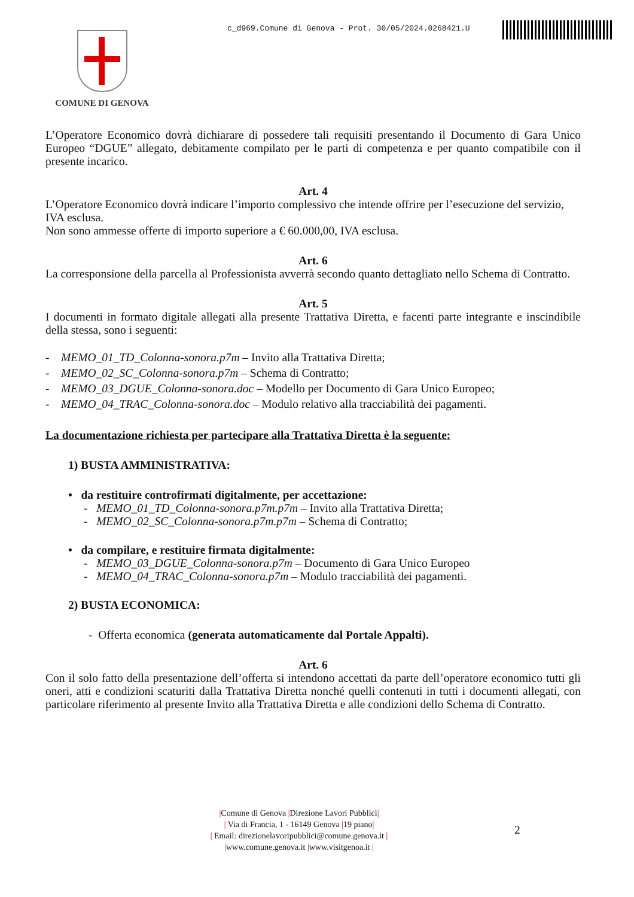c_d969.Comune di Genova - Prot. 30/05/2024.0268421.U
COMUNE DI GENOVA
L’Operatore Economico dovrà dichiarare di possedere tali requisiti presentando il Documento di Gara Unico Europeo “DGUE” allegato, debitamente compilato per le parti di competenza e per quanto compatibile con il presente incarico.
Art. 4
L’Operatore Economico dovrà indicare l’importo complessivo che intende offrire per l’esecuzione del servizio, IVA esclusa.
Non sono ammesse offerte di importo superiore a € 60.000,00, IVA esclusa.
Art. 6
La corresponsione della parcella al Professionista avverrà secondo quanto dettagliato nello Schema di Contratto.
Art. 5
I documenti in formato digitale allegati alla presente Trattativa Diretta, e facenti parte integrante e inscindibile della stessa, sono i seguenti:
- MEMO_01_TD_Colonna-sonora.p7m – Invito alla Trattativa Diretta;
- MEMO_02_SC_Colonna-sonora.p7m – Schema di Contratto;
- MEMO_03_DGUE_Colonna-sonora.doc – Modello per Documento di Gara Unico Europeo;
- MEMO_04_TRAC_Colonna-sonora.doc – Modulo relativo alla tracciabilità dei pagamenti.
La documentazione richiesta per partecipare alla Trattativa Diretta è la seguente:
1) BUSTA AMMINISTRATIVA:
• da restituire controfirmati digitalmente, per accettazione:
- MEMO_01_TD_Colonna-sonora.p7m.p7m – Invito alla Trattativa Diretta;
- MEMO_02_SC_Colonna-sonora.p7m.p7m – Schema di Contratto;
• da compilare, e restituire firmata digitalmente:
- MEMO_03_DGUE_Colonna-sonora.p7m – Documento di Gara Unico Europeo
- MEMO_04_TRAC_Colonna-sonora.p7m – Modulo tracciabilità dei pagamenti.
2) BUSTA ECONOMICA:
- Offerta economica (generata automaticamente dal Portale Appalti).
Art. 6
Con il solo fatto della presentazione dell’offerta si intendono accettati da parte dell’operatore economico tutti gli oneri, atti e condizioni scaturiti dalla Trattativa Diretta nonché quelli contenuti in tutti i documenti allegati, con particolare riferimento al presente Invito alla Trattativa Diretta e alle condizioni dello Schema di Contratto.
|Comune di Genova |Direzione Lavori Pubblici|
| Via di Francia, 1 - 16149 Genova |19 piano|
| Email: direzionelavoripubblici@comune.genova.it |
|www.comune.genova.it |www.visitgenoa.it |
2